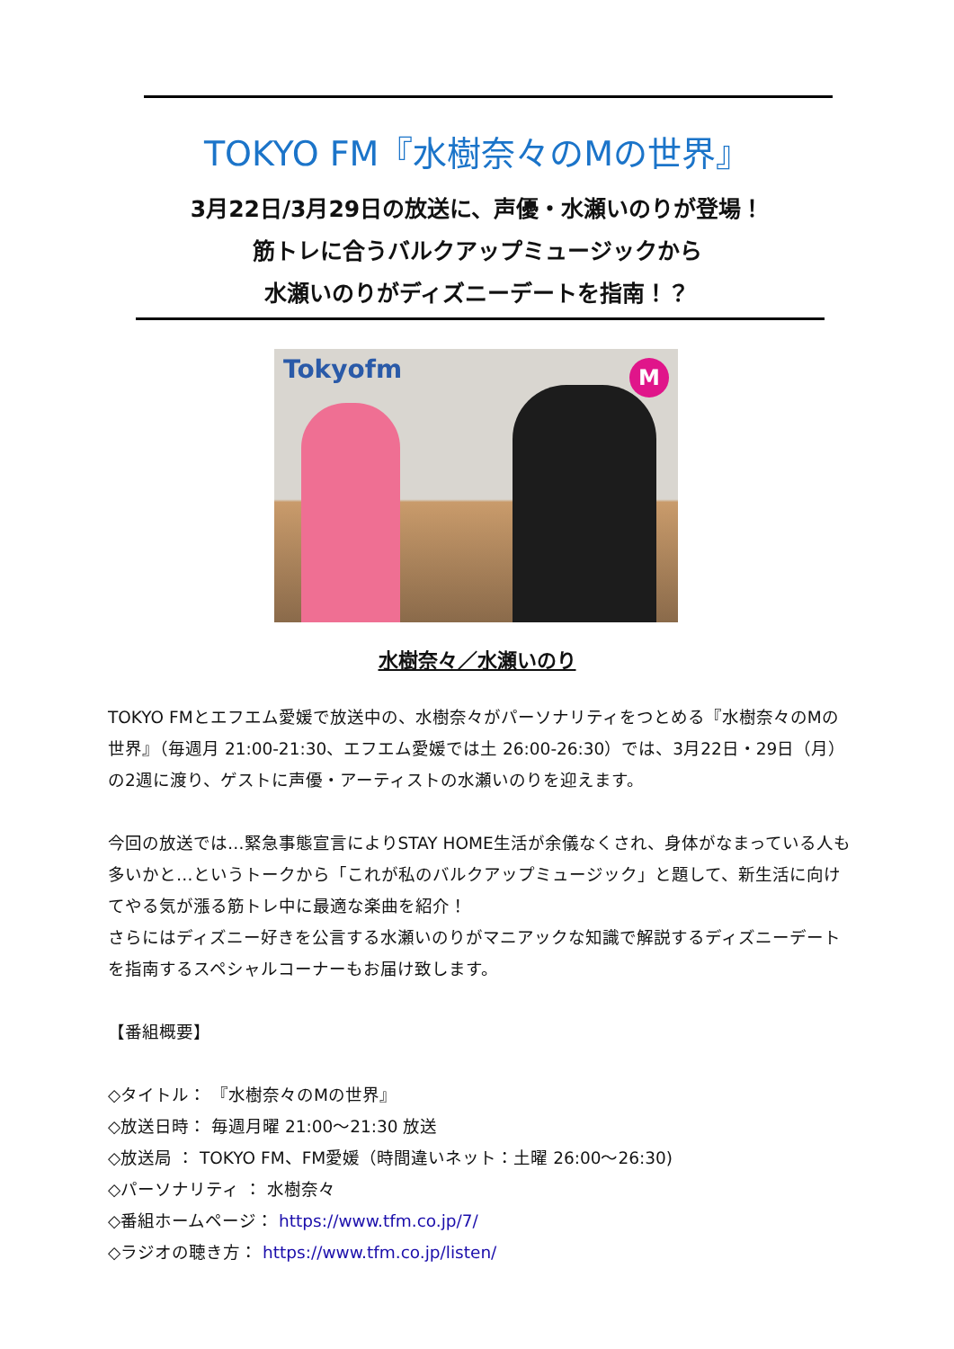TOKYO FM『水樹奈々のMの世界』
3月22日/3月29日の放送に、声優・水瀬いのりが登場！
筋トレに合うバルクアップミュージックから
水瀬いのりがディズニーデートを指南！？
Tokyofm M
水樹奈々／水瀬いのり
TOKYO FMとエフエム愛媛で放送中の、水樹奈々がパーソナリティをつとめる『水樹奈々のMの世界』（毎週月 21:00-21:30、エフエム愛媛では土 26:00-26:30）では、3月22日・29日（月）の2週に渡り、ゲストに声優・アーティストの水瀬いのりを迎えます。
今回の放送では…緊急事態宣言によりSTAY HOME生活が余儀なくされ、身体がなまっている人も多いかと…というトークから「これが私のバルクアップミュージック」と題して、新生活に向けてやる気が漲る筋トレ中に最適な楽曲を紹介！
さらにはディズニー好きを公言する水瀬いのりがマニアックな知識で解説するディズニーデートを指南するスペシャルコーナーもお届け致します。
【番組概要】
◇タイトル： 『水樹奈々のMの世界』
◇放送日時： 毎週月曜 21:00～21:30 放送
◇放送局 ： TOKYO FM、FM愛媛（時間違いネット：土曜 26:00～26:30)
◇パーソナリティ ： 水樹奈々
◇番組ホームページ： https://www.tfm.co.jp/7/
◇ラジオの聴き方： https://www.tfm.co.jp/listen/